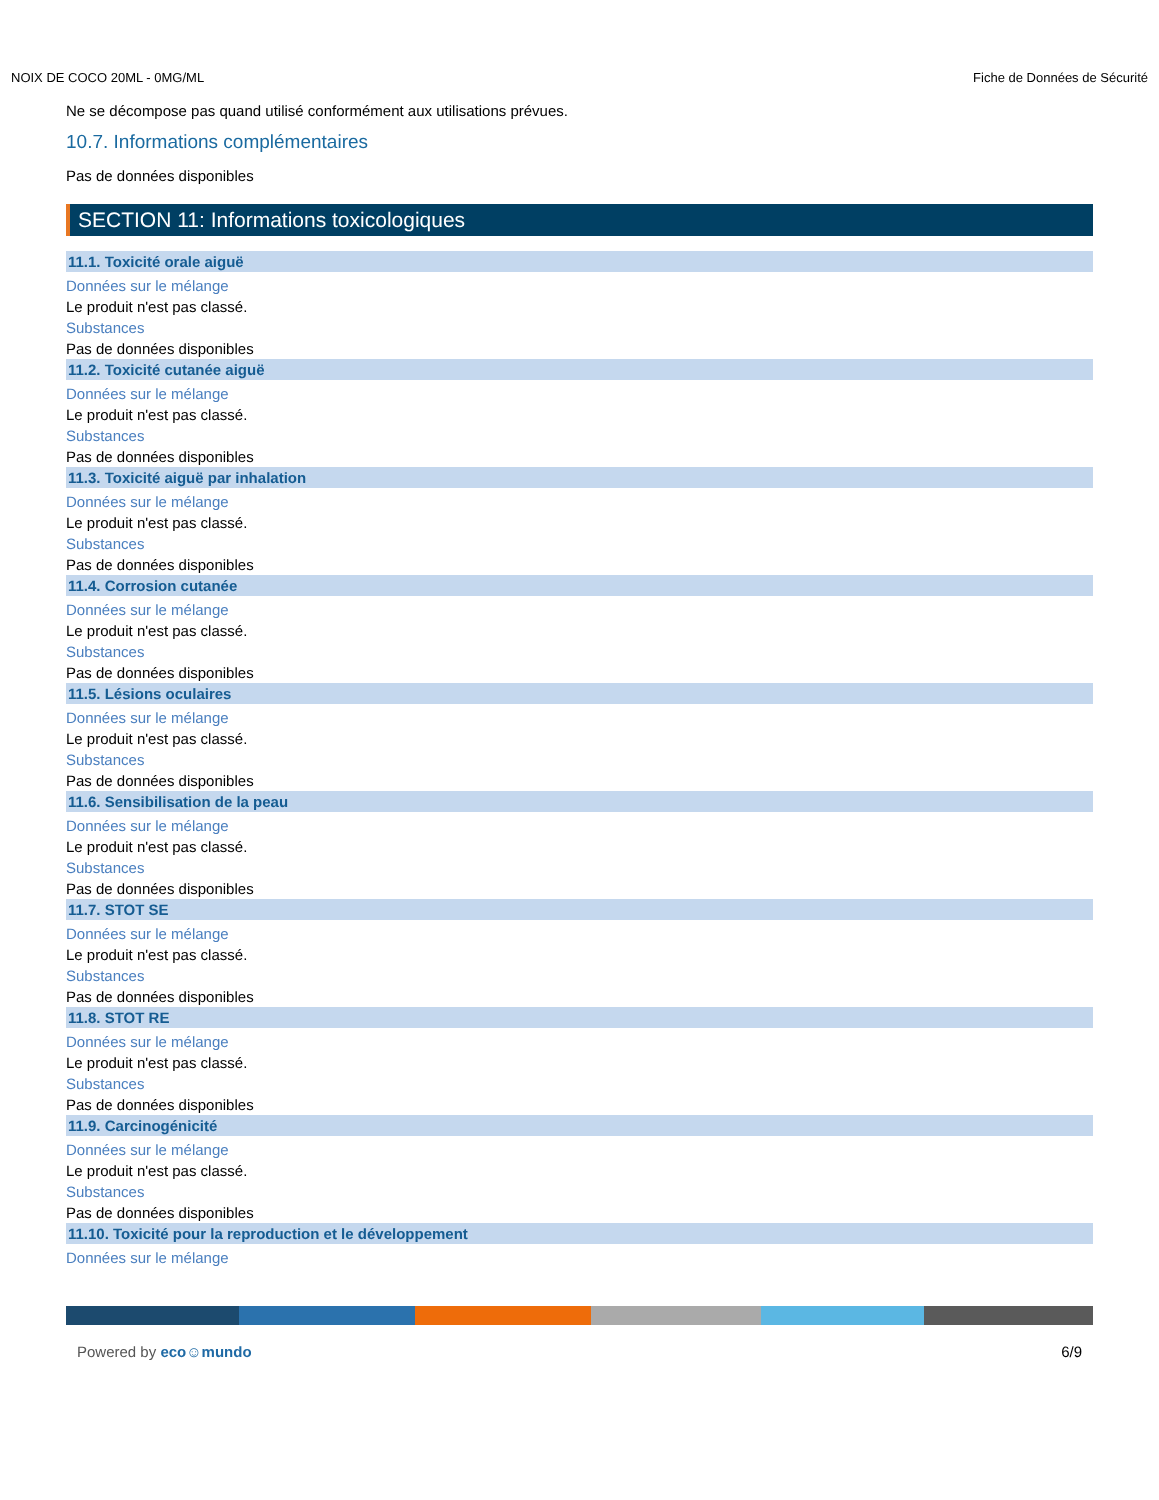NOIX DE COCO 20ML - 0MG/ML Fiche de Données de Sécurité
Ne se décompose pas quand utilisé conformément aux utilisations prévues.
10.7. Informations complémentaires
Pas de données disponibles
SECTION 11: Informations toxicologiques
11.1. Toxicité orale aiguë
Données sur le mélange
Le produit n'est pas classé.
Substances
Pas de données disponibles
11.2. Toxicité cutanée aiguë
Données sur le mélange
Le produit n'est pas classé.
Substances
Pas de données disponibles
11.3. Toxicité aiguë par inhalation
Données sur le mélange
Le produit n'est pas classé.
Substances
Pas de données disponibles
11.4. Corrosion cutanée
Données sur le mélange
Le produit n'est pas classé.
Substances
Pas de données disponibles
11.5. Lésions oculaires
Données sur le mélange
Le produit n'est pas classé.
Substances
Pas de données disponibles
11.6. Sensibilisation de la peau
Données sur le mélange
Le produit n'est pas classé.
Substances
Pas de données disponibles
11.7. STOT SE
Données sur le mélange
Le produit n'est pas classé.
Substances
Pas de données disponibles
11.8. STOT RE
Données sur le mélange
Le produit n'est pas classé.
Substances
Pas de données disponibles
11.9. Carcinogénicité
Données sur le mélange
Le produit n'est pas classé.
Substances
Pas de données disponibles
11.10. Toxicité pour la reproduction et le développement
Données sur le mélange
Powered by eco☺mundo 6/9